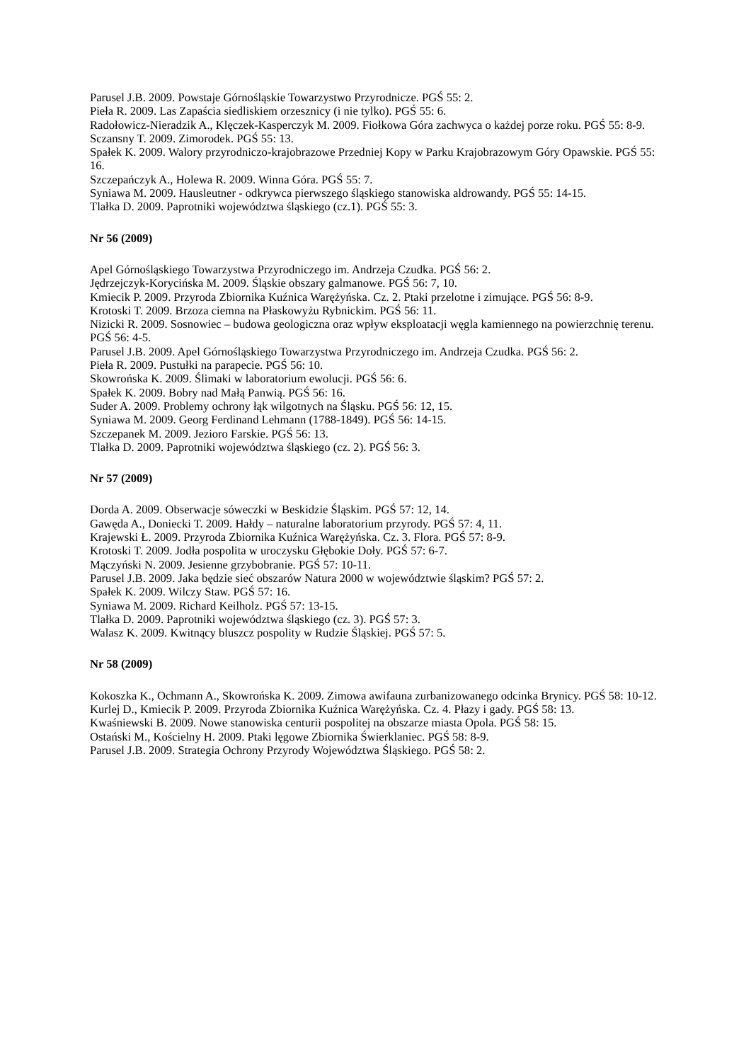Parusel J.B. 2009. Powstaje Górnośląskie Towarzystwo Przyrodnicze. PGŚ 55: 2.
Pieła R. 2009. Las Zapaścia siedliskiem orzesznicy (i nie tylko). PGŚ 55: 6.
Radołowicz-Nieradzik A., Klęczek-Kasperczyk M. 2009. Fiołkowa Góra zachwyca o każdej porze roku. PGŚ 55: 8-9.
Sczansny T. 2009. Zimorodek. PGŚ 55: 13.
Spałek K. 2009. Walory przyrodniczo-krajobrazowe Przedniej Kopy w Parku Krajobrazowym Góry Opawskie. PGŚ 55: 16.
Szczepańczyk A., Holewa R. 2009. Winna Góra. PGŚ 55: 7.
Syniawa M. 2009. Hausleutner - odkrywca pierwszego śląskiego stanowiska aldrowandy. PGŚ 55: 14-15.
Tlałka D. 2009. Paprotniki województwa śląskiego (cz.1). PGŚ 55: 3.
Nr 56 (2009)
Apel Górnośląskiego Towarzystwa Przyrodniczego im. Andrzeja Czudka. PGŚ 56: 2.
Jędrzejczyk-Korycińska M. 2009. Śląskie obszary galmanowe. PGŚ 56: 7, 10.
Kmiecik P. 2009. Przyroda Zbiornika Kuźnica Warężyńska. Cz. 2. Ptaki przelotne i zimujące. PGŚ 56: 8-9.
Krotoski T. 2009. Brzoza ciemna na Płaskowyżu Rybnickim. PGŚ 56: 11.
Nizicki R. 2009. Sosnowiec – budowa geologiczna oraz wpływ eksploatacji węgla kamiennego na powierzchnię terenu. PGŚ 56: 4-5.
Parusel J.B. 2009. Apel Górnośląskiego Towarzystwa Przyrodniczego im. Andrzeja Czudka. PGŚ 56: 2.
Pieła R. 2009. Pustułki na parapecie. PGŚ 56: 10.
Skowrońska K. 2009. Ślimaki w laboratorium ewolucji. PGŚ 56: 6.
Spałek K. 2009. Bobry nad Małą Panwią. PGŚ 56: 16.
Suder A. 2009. Problemy ochrony łąk wilgotnych na Śląsku. PGŚ 56: 12, 15.
Syniawa M. 2009. Georg Ferdinand Lehmann (1788-1849). PGŚ 56: 14-15.
Szczepanek M. 2009. Jezioro Farskie. PGŚ 56: 13.
Tlałka D. 2009. Paprotniki województwa śląskiego (cz. 2). PGŚ 56: 3.
Nr 57 (2009)
Dorda A. 2009. Obserwacje sóweczki w Beskidzie Śląskim. PGŚ 57: 12, 14.
Gawęda A., Doniecki T. 2009. Hałdy – naturalne laboratorium przyrody. PGŚ 57: 4, 11.
Krajewski Ł. 2009. Przyroda Zbiornika Kuźnica Warężyńska. Cz. 3. Flora. PGŚ 57: 8-9.
Krotoski T. 2009. Jodła pospolita w uroczysku Głębokie Doły. PGŚ 57: 6-7.
Mączyński N. 2009. Jesienne grzybobranie. PGŚ 57: 10-11.
Parusel J.B. 2009. Jaka będzie sieć obszarów Natura 2000 w województwie śląskim? PGŚ 57: 2.
Spałek K. 2009. Wilczy Staw. PGŚ 57: 16.
Syniawa M. 2009. Richard Keilholz. PGŚ 57: 13-15.
Tlałka D. 2009. Paprotniki województwa śląskiego (cz. 3). PGŚ 57: 3.
Walasz K. 2009. Kwitnący bluszcz pospolity w Rudzie Śląskiej. PGŚ 57: 5.
Nr 58 (2009)
Kokoszka K., Ochmann A., Skowrońska K. 2009. Zimowa awifauna zurbanizowanego odcinka Brynicy. PGŚ 58: 10-12.
Kurlej D., Kmiecik P. 2009. Przyroda Zbiornika Kuźnica Warężyńska. Cz. 4. Płazy i gady. PGŚ 58: 13.
Kwaśniewski B. 2009. Nowe stanowiska centurii pospolitej na obszarze miasta Opola. PGŚ 58: 15.
Ostański M., Kościelny H. 2009. Ptaki lęgowe Zbiornika Świerklaniec. PGŚ 58: 8-9.
Parusel J.B. 2009. Strategia Ochrony Przyrody Województwa Śląskiego. PGŚ 58: 2.